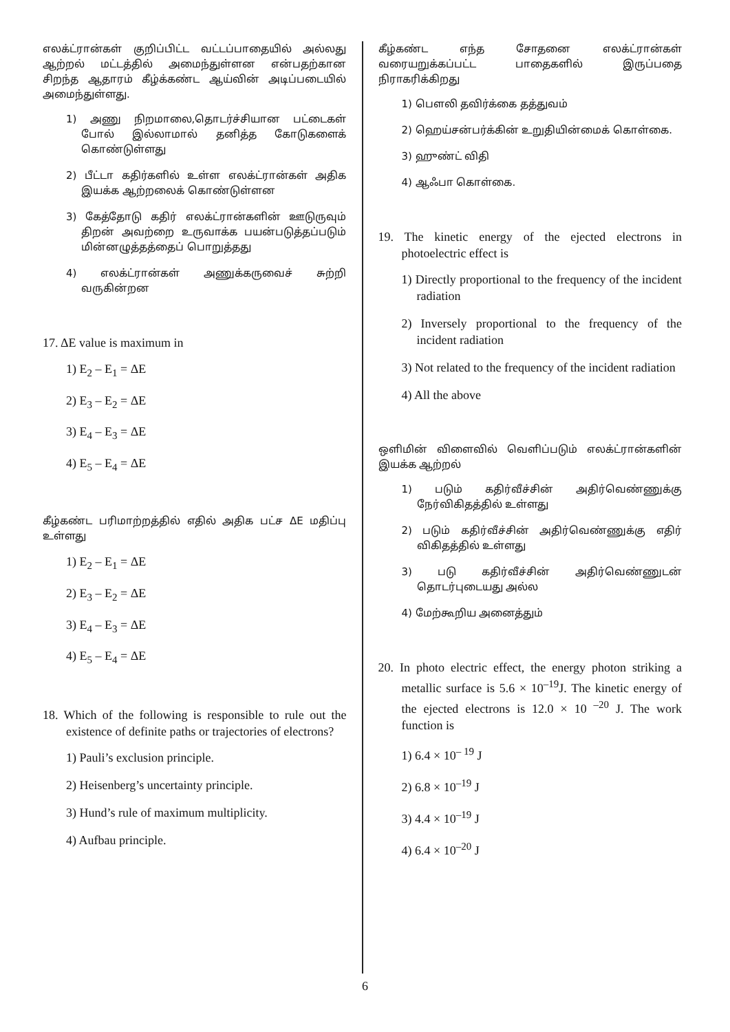எலக்ட்ரான்கள் குறிப்பிட்ட வட்டப்பாதையில் அல்லது ஆற்றல் மட்டத்தில் அமைந்துள்ளன என்பதற்கான சிறந்த ஆதாரம் கீழ்க்கண்ட ஆய்வின் அடிப்படையில் அமைந்துள்ளது.
1) அணு நிறமாலை,தொடர்ச்சியான பட்டைகள் போல் இல்லாமால் தனித்த கோடுகளைக் கொண்டுள்ளது
2) பீட்டா கதிர்களில் உள்ள எலக்ட்ரான்கள் அதிக இயக்க ஆற்றலைக் கொண்டுள்ளன
3) கேத்தோடு கதிர் எலக்ட்ரான்களின் ஊடுருவும் திறன் அவற்றை உருவாக்க பயன்படுத்தப்படும் மின்னழுத்தத்தைப் பொறுத்தது
4) எலக்ட்ரான்கள் அணுக்கருவைச் சுற்றி வருகின்றன
17. ΔE value is maximum in
1) E<sub>2</sub> – E<sub>1</sub> = ΔE
2) E<sub>3</sub> – E<sub>2</sub> = ΔE
3) E<sub>4</sub> – E<sub>3</sub> = ΔE
4) E<sub>5</sub> – E<sub>4</sub> = ΔE
கீழ்கண்ட பரிமாற்றத்தில் எதில் அதிக பட்ச ΔE மதிப்பு உள்ளது
1) E<sub>2</sub> – E<sub>1</sub> = ΔE
2) E<sub>3</sub> – E<sub>2</sub> = ΔE
3) E<sub>4</sub> – E<sub>3</sub> = ΔE
4) E<sub>5</sub> – E<sub>4</sub> = ΔE
18. Which of the following is responsible to rule out the existence of definite paths or trajectories of electrons?
1) Pauli’s exclusion principle.
2) Heisenberg’s uncertainty principle.
3) Hund’s rule of maximum multiplicity.
4) Aufbau principle.
கீழ்கண்ட எந்த சோதனை எலக்ட்ரான்கள் வரையறுக்கப்பட்ட பாதைகளில் இருப்பதை நிராகரிக்கிறது
1) பௌலி தவிர்க்கை தத்துவம்
2) ஹெய்சன்பர்க்கின் உறுதியின்மைக் கொள்கை.
3) ஹுண்ட் விதி
4) ஆஃபா கொள்கை.
19. The kinetic energy of the ejected electrons in photoelectric effect is
1) Directly proportional to the frequency of the incident radiation
2) Inversely proportional to the frequency of the incident radiation
3) Not related to the frequency of the incident radiation
4) All the above
ஒளிமின் விளைவில் வெளிப்படும் எலக்ட்ரான்களின் இயக்க ஆற்றல்
1) படும் கதிர்வீச்சின் அதிர்வெண்ணுக்கு நேர்விகிதத்தில் உள்ளது
2) படும் கதிர்வீச்சின் அதிர்வெண்ணுக்கு எதிர் விகிதத்தில் உள்ளது
3) படு கதிர்வீச்சின் அதிர்வெண்ணுடன் தொடர்புடையது அல்ல
4) மேற்கூறிய அனைத்தும்
20. In photo electric effect, the energy photon striking a metallic surface is 5.6 × 10<sup>–19</sup>J. The kinetic energy of the ejected electrons is 12.0 × 10 <sup>–20</sup> J. The work function is
1) 6.4 × 10<sup>– 19</sup> J
2) 6.8 × 10<sup>–19</sup> J
3) 4.4 × 10<sup>–19</sup> J
4) 6.4 × 10<sup>–20</sup> J
6